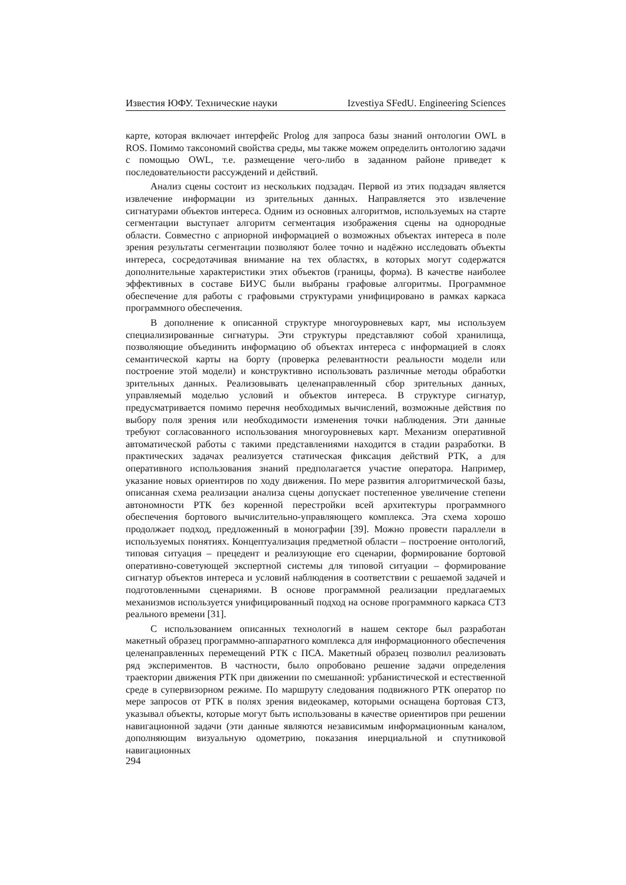Известия ЮФУ. Технические науки Izvestiya SFedU. Engineering Sciences
карте, которая включает интерфейс Prolog для запроса базы знаний онтологии OWL в ROS. Помимо таксономий свойства среды, мы также можем определить онтологию задачи с помощью OWL, т.е. размещение чего-либо в заданном районе приведет к последовательности рассуждений и действий.
Анализ сцены состоит из нескольких подзадач. Первой из этих подзадач является извлечение информации из зрительных данных. Направляется это извлечение сигнатурами объектов интереса. Одним из основных алгоритмов, используемых на старте сегментации выступает алгоритм сегментация изображения сцены на однородные области. Совместно с априорной информацией о возможных объектах интереса в поле зрения результаты сегментации позволяют более точно и надёжно исследовать объекты интереса, сосредотачивая внимание на тех областях, в которых могут содержатся дополнительные характеристики этих объектов (границы, форма). В качестве наиболее эффективных в составе БИУС были выбраны графовые алгоритмы. Программное обеспечение для работы с графовыми структурами унифицировано в рамках каркаса программного обеспечения.
В дополнение к описанной структуре многоуровневых карт, мы используем специализированные сигнатуры. Эти структуры представляют собой хранилища, позволяющие объединить информацию об объектах интереса с информацией в слоях семантической карты на борту (проверка релевантности реальности модели или построение этой модели) и конструктивно использовать различные методы обработки зрительных данных. Реализовывать целенаправленный сбор зрительных данных, управляемый моделью условий и объектов интереса. В структуре сигнатур, предусматривается помимо перечня необходимых вычислений, возможные действия по выбору поля зрения или необходимости изменения точки наблюдения. Эти данные требуют согласованного использования многоуровневых карт. Механизм оперативной автоматической работы с такими представлениями находится в стадии разработки. В практических задачах реализуется статическая фиксация действий РТК, а для оперативного использования знаний предполагается участие оператора. Например, указание новых ориентиров по ходу движения. По мере развития алгоритмической базы, описанная схема реализации анализа сцены допускает постепенное увеличение степени автономности РТК без коренной перестройки всей архитектуры программного обеспечения бортового вычислительно-управляющего комплекса. Эта схема хорошо продолжает подход, предложенный в монографии [39]. Можно провести параллели в используемых понятиях. Концептуализация предметной области – построение онтологий, типовая ситуация – прецедент и реализующие его сценарии, формирование бортовой оперативно-советующей экспертной системы для типовой ситуации – формирование сигнатур объектов интереса и условий наблюдения в соответствии с решаемой задачей и подготовленными сценариями. В основе программной реализации предлагаемых механизмов используется унифицированный подход на основе программного каркаса СТЗ реального времени [31].
С использованием описанных технологий в нашем секторе был разработан макетный образец программно-аппаратного комплекса для информационного обеспечения целенаправленных перемещений РТК с ПСА. Макетный образец позволил реализовать ряд экспериментов. В частности, было опробовано решение задачи определения траектории движения РТК при движении по смешанной: урбанистической и естественной среде в супервизорном режиме. По маршруту следования подвижного РТК оператор по мере запросов от РТК в полях зрения видеокамер, которыми оснащена бортовая СТЗ, указывал объекты, которые могут быть использованы в качестве ориентиров при решении навигационной задачи (эти данные являются независимым информационным каналом, дополняющим визуальную одометрию, показания инерциальной и спутниковой навигационных
294